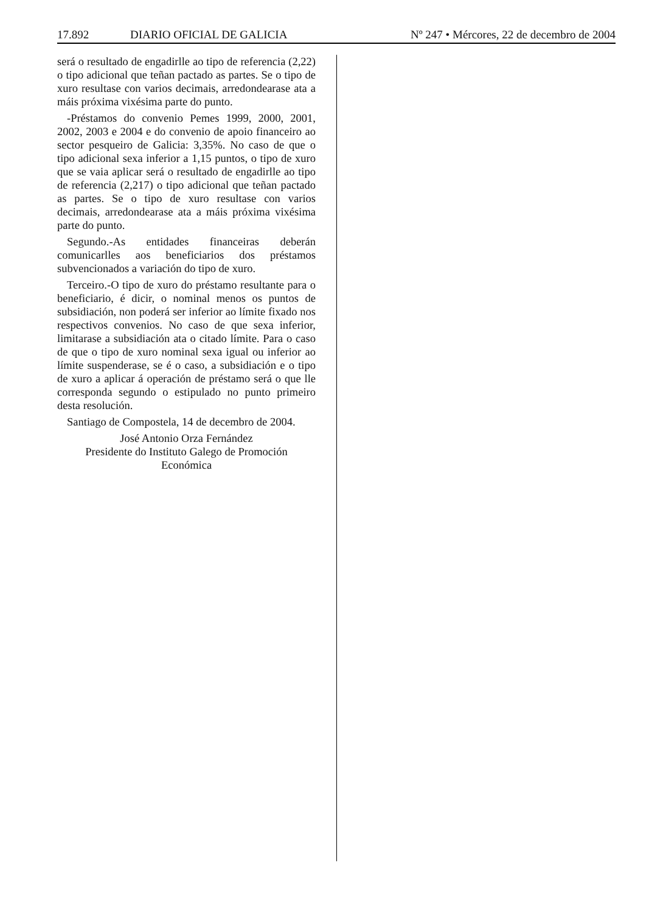17.892 DIARIO OFICIAL DE GALICIA Nº 247 • Mércores, 22 de decembro de 2004
será o resultado de engadirlle ao tipo de referencia (2,22) o tipo adicional que teñan pactado as partes. Se o tipo de xuro resultase con varios decimais, arredondearase ata a máis próxima vixésima parte do punto.
-Préstamos do convenio Pemes 1999, 2000, 2001, 2002, 2003 e 2004 e do convenio de apoio financeiro ao sector pesqueiro de Galicia: 3,35%. No caso de que o tipo adicional sexa inferior a 1,15 puntos, o tipo de xuro que se vaia aplicar será o resultado de engadirlle ao tipo de referencia (2,217) o tipo adicional que teñan pactado as partes. Se o tipo de xuro resultase con varios decimais, arredondearase ata a máis próxima vixésima parte do punto.
Segundo.-As entidades financeiras deberán comunicarlles aos beneficiarios dos préstamos subvencionados a variación do tipo de xuro.
Terceiro.-O tipo de xuro do préstamo resultante para o beneficiario, é dicir, o nominal menos os puntos de subsidiación, non poderá ser inferior ao límite fixado nos respectivos convenios. No caso de que sexa inferior, limitarase a subsidiación ata o citado límite. Para o caso de que o tipo de xuro nominal sexa igual ou inferior ao límite suspenderase, se é o caso, a subsidiación e o tipo de xuro a aplicar á operación de préstamo será o que lle corresponda segundo o estipulado no punto primeiro desta resolución.
Santiago de Compostela, 14 de decembro de 2004.
José Antonio Orza Fernández
Presidente do Instituto Galego de Promoción
Económica